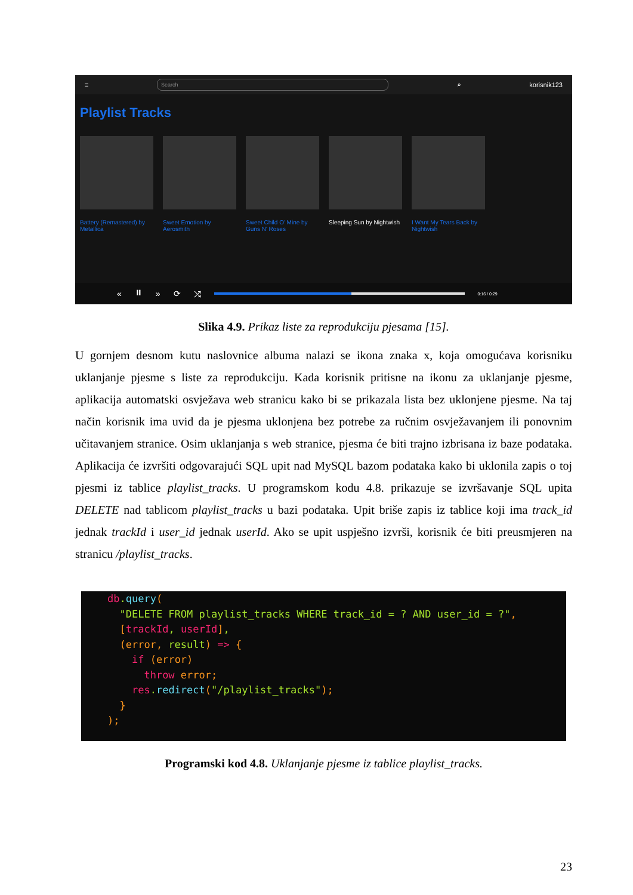≡
Search
⌕ korisnik123
Playlist Tracks
Battery (Remastered) by Metallica
Sweet Emotion by Aerosmith
Sweet Child O' Mine by Guns N' Roses
Sleeping Sun by Nightwish
I Want My Tears Back by Nightwish
« ⏸ » ⟳ ⤮
0:16 / 0:29
Slika 4.9. Prikaz liste za reprodukciju pjesama [15].
U gornjem desnom kutu naslovnice albuma nalazi se ikona znaka x, koja omogućava korisniku uklanjanje pjesme s liste za reprodukciju. Kada korisnik pritisne na ikonu za uklanjanje pjesme, aplikacija automatski osvježava web stranicu kako bi se prikazala lista bez uklonjene pjesme. Na taj način korisnik ima uvid da je pjesma uklonjena bez potrebe za ručnim osvježavanjem ili ponovnim učitavanjem stranice. Osim uklanjanja s web stranice, pjesma će biti trajno izbrisana iz baze podataka. Aplikacija će izvršiti odgovarajući SQL upit nad MySQL bazom podataka kako bi uklonila zapis o toj pjesmi iz tablice playlist_tracks. U programskom kodu 4.8. prikazuje se izvršavanje SQL upita DELETE nad tablicom playlist_tracks u bazi podataka. Upit briše zapis iz tablice koji ima track_id jednak trackId i user_id jednak userId. Ako se upit uspješno izvrši, korisnik će biti preusmjeren na stranicu /playlist_tracks.
db.query(
  "DELETE FROM playlist_tracks WHERE track_id = ? AND user_id = ?",
  [trackId, userId],
  (error, result) => {
    if (error)
      throw error;
    res.redirect("/playlist_tracks");
  }
);
Programski kod 4.8. Uklanjanje pjesme iz tablice playlist_tracks.
23